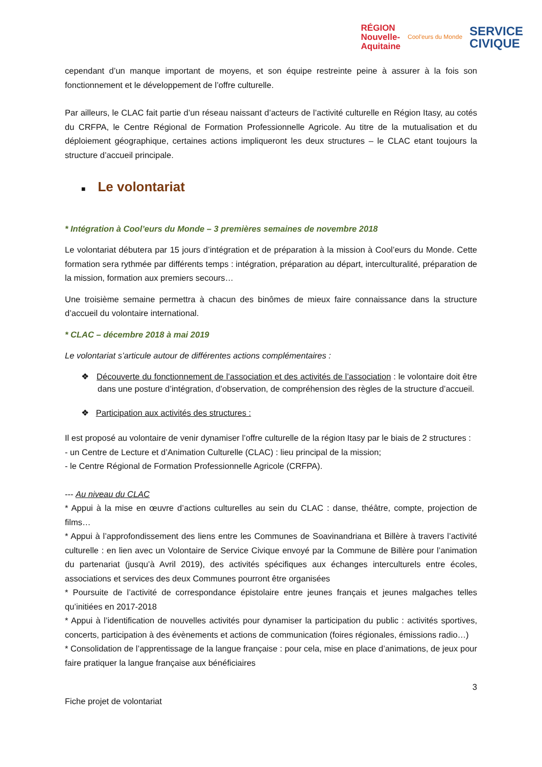RÉGION
Nouvelle-
Aquitaine
Cool'eurs du Monde
SERVICE
CIVIQUE
cependant d’un manque important de moyens, et son équipe restreinte peine à assurer à la fois son fonctionnement et le développement de l’offre culturelle.
Par ailleurs, le CLAC fait partie d’un réseau naissant d’acteurs de l’activité culturelle en Région Itasy, au cotés du CRFPA, le Centre Régional de Formation Professionnelle Agricole. Au titre de la mutualisation et du déploiement géographique, certaines actions impliqueront les deux structures – le CLAC etant toujours la structure d’accueil principale.
■ Le volontariat
* Intégration à Cool’eurs du Monde – 3 premières semaines de novembre 2018
Le volontariat débutera par 15 jours d’intégration et de préparation à la mission à Cool’eurs du Monde. Cette formation sera rythmée par différents temps : intégration, préparation au départ, interculturalité, préparation de la mission, formation aux premiers secours…
Une troisième semaine permettra à chacun des binômes de mieux faire connaissance dans la structure d’accueil du volontaire international.
* CLAC – décembre 2018 à mai 2019
Le volontariat s’articule autour de différentes actions complémentaires :
❖ Découverte du fonctionnement de l’association et des activités de l’association : le volontaire doit être dans une posture d’intégration, d’observation, de compréhension des règles de la structure d’accueil.
❖ Participation aux activités des structures :
Il est proposé au volontaire de venir dynamiser l’offre culturelle de la région Itasy par le biais de 2 structures :
- un Centre de Lecture et d’Animation Culturelle (CLAC) : lieu principal de la mission;
- le Centre Régional de Formation Professionnelle Agricole (CRFPA).
--- Au niveau du CLAC
* Appui à la mise en œuvre d’actions culturelles au sein du CLAC : danse, théâtre, compte, projection de films…
* Appui à l’approfondissement des liens entre les Communes de Soavinandriana et Billère à travers l’activité culturelle : en lien avec un Volontaire de Service Civique envoyé par la Commune de Billère pour l’animation du partenariat (jusqu’à Avril 2019), des activités spécifiques aux échanges interculturels entre écoles, associations et services des deux Communes pourront être organisées
* Poursuite de l’activité de correspondance épistolaire entre jeunes français et jeunes malgaches telles qu’initiées en 2017-2018
* Appui à l’identification de nouvelles activités pour dynamiser la participation du public : activités sportives, concerts, participation à des évènements et actions de communication (foires régionales, émissions radio…)
* Consolidation de l’apprentissage de la langue française : pour cela, mise en place d’animations, de jeux pour faire pratiquer la langue française aux bénéficiaires
3
Fiche projet de volontariat